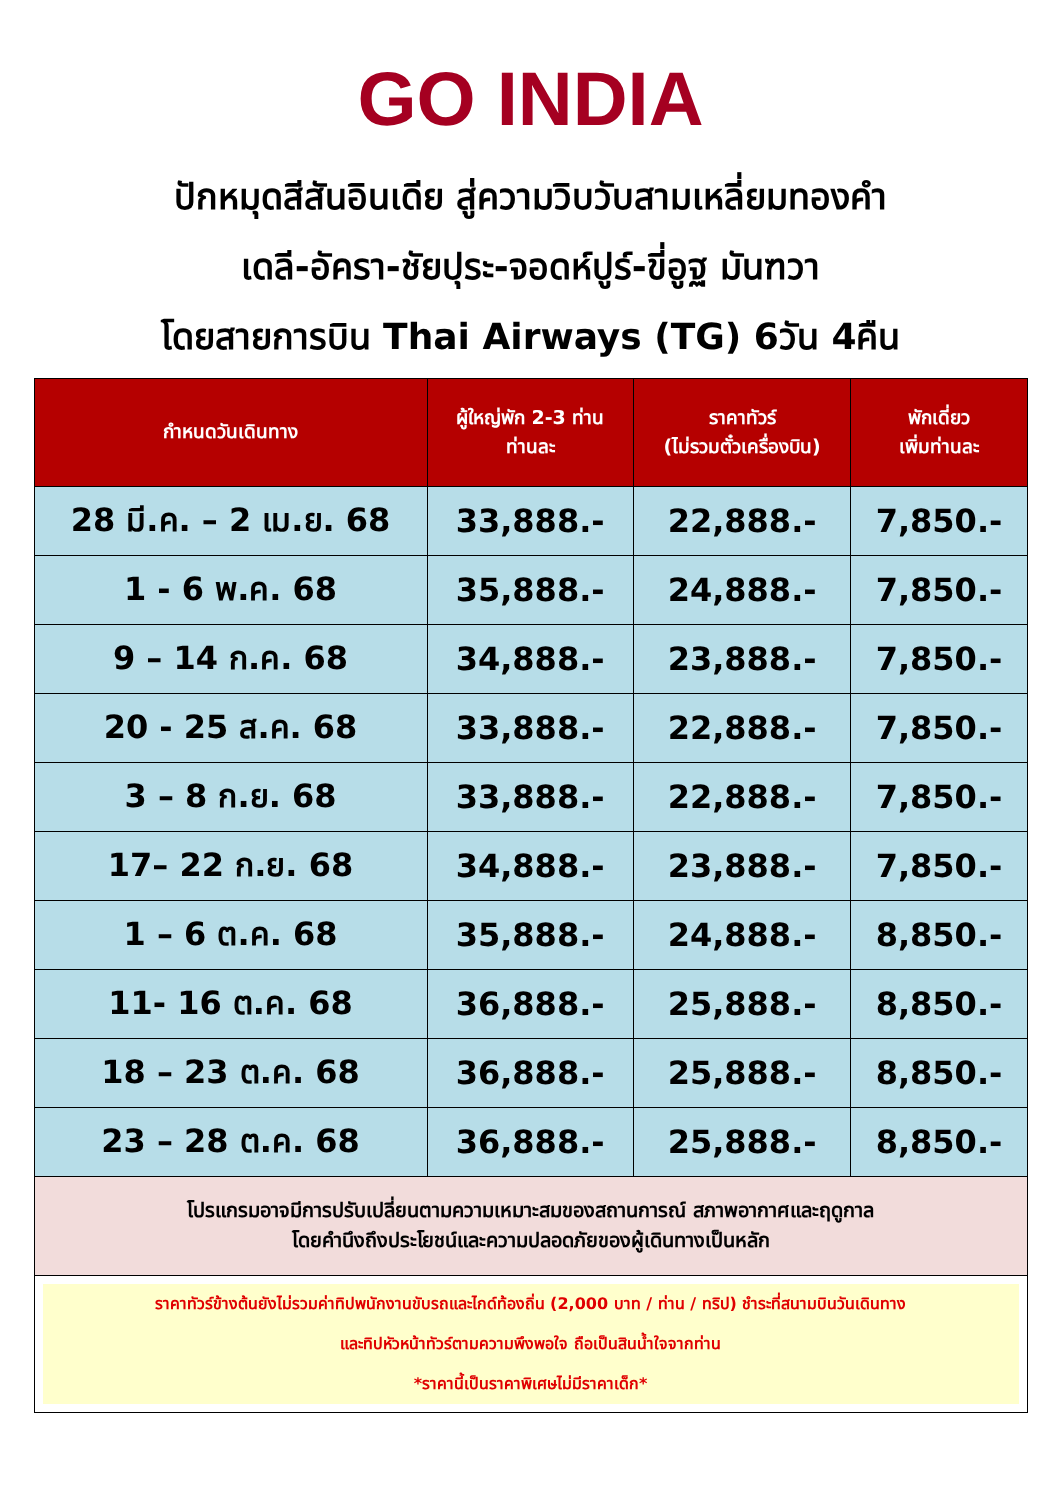GO INDIA
ปักหมุดสีสันอินเดีย สู่ความวิบวับสามเหลี่ยมทองคำ
เดลี-อัครา-ชัยปุระ-จอดห์ปูร์-ขี่อูฐ มันฑวา
โดยสายการบิน Thai Airways (TG) 6วัน 4คืน
| กำหนดวันเดินทาง | ผู้ใหญ่พัก 2-3 ท่าน ท่านละ | ราคาทัวร์ (ไม่รวมตั๋วเครื่องบิน) | พักเดี่ยว เพิ่มท่านละ |
| --- | --- | --- | --- |
| 28 มี.ค. – 2 เม.ย. 68 | 33,888.- | 22,888.- | 7,850.- |
| 1 - 6 พ.ค. 68 | 35,888.- | 24,888.- | 7,850.- |
| 9 – 14 ก.ค. 68 | 34,888.- | 23,888.- | 7,850.- |
| 20 - 25 ส.ค. 68 | 33,888.- | 22,888.- | 7,850.- |
| 3 – 8 ก.ย. 68 | 33,888.- | 22,888.- | 7,850.- |
| 17– 22 ก.ย. 68 | 34,888.- | 23,888.- | 7,850.- |
| 1 – 6 ต.ค. 68 | 35,888.- | 24,888.- | 8,850.- |
| 11- 16 ต.ค. 68 | 36,888.- | 25,888.- | 8,850.- |
| 18 – 23 ต.ค. 68 | 36,888.- | 25,888.- | 8,850.- |
| 23 – 28 ต.ค. 68 | 36,888.- | 25,888.- | 8,850.- |
| โปรแกรมอาจมีการปรับเปลี่ยนตามความเหมาะสมของสถานการณ์ สภาพอากาศและฤดูกาล โดยคำนึงถึงประโยชน์และความปลอดภัยของผู้เดินทางเป็นหลัก | | | |
| ราคาทัวร์ข้างต้นยังไม่รวมค่าทิปพนักงานขับรถและไกด์ท้องถิ่น (2,000 บาท / ท่าน / ทริป) ชำระที่สนามบินวันเดินทาง และทิปหัวหน้าทัวร์ตามความพึงพอใจ ถือเป็นสินน้ำใจจากท่าน *ราคานี้เป็นราคาพิเศษไม่มีราคาเด็ก* | | | |